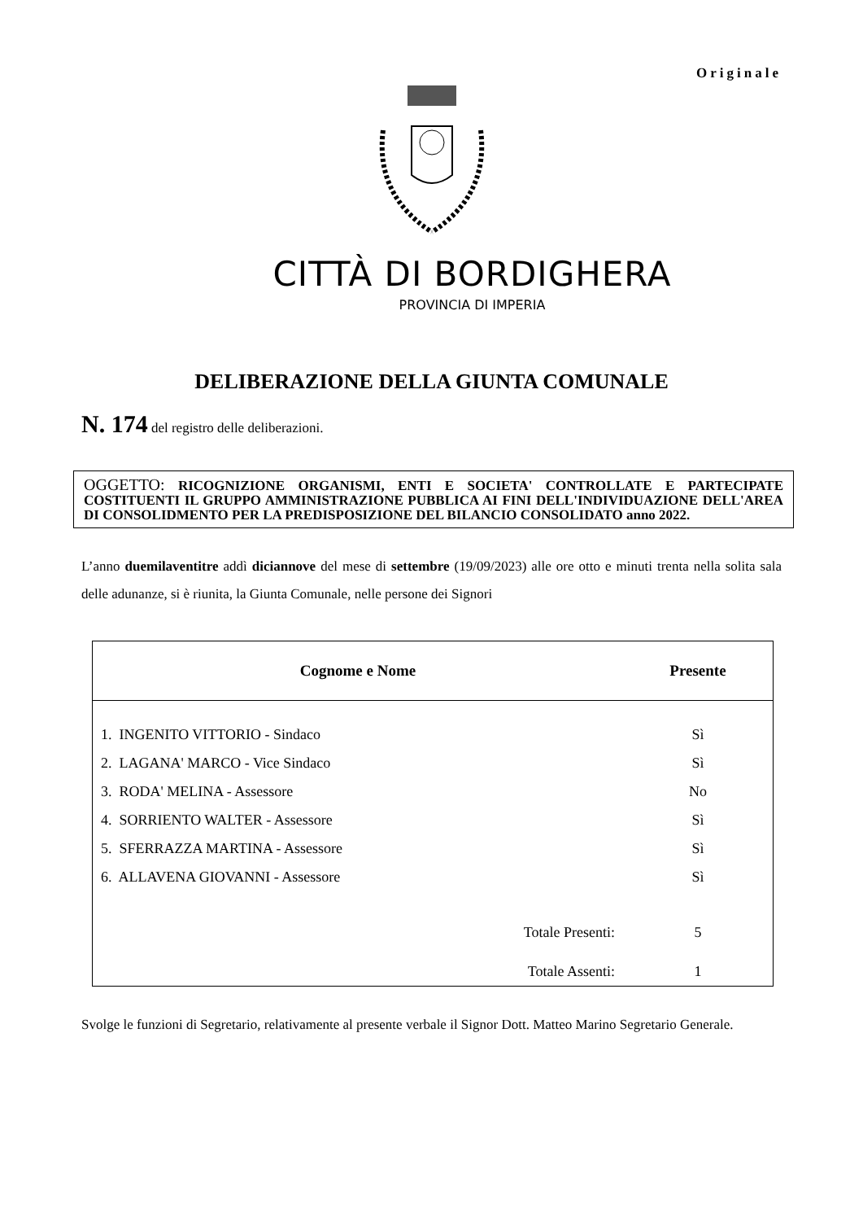Originale
CITTÀ DI BORDIGHERA
PROVINCIA DI IMPERIA
DELIBERAZIONE DELLA GIUNTA COMUNALE
N. 174 del registro delle deliberazioni.
OGGETTO: RICOGNIZIONE ORGANISMI, ENTI E SOCIETA' CONTROLLATE E PARTECIPATE COSTITUENTI IL GRUPPO AMMINISTRAZIONE PUBBLICA AI FINI DELL'INDIVIDUAZIONE DELL'AREA DI CONSOLIDMENTO PER LA PREDISPOSIZIONE DEL BILANCIO CONSOLIDATO anno 2022.
L’anno duemilaventitre addì diciannove del mese di settembre (19/09/2023) alle ore otto e minuti trenta nella solita sala delle adunanze, si è riunita, la Giunta Comunale, nelle persone dei Signori
| Cognome e Nome | | Presente |
| --- | --- | --- |
| 1. INGENITO VITTORIO - Sindaco | | Sì |
| 2. LAGANA' MARCO - Vice Sindaco | | Sì |
| 3. RODA' MELINA - Assessore | | No |
| 4. SORRIENTO WALTER - Assessore | | Sì |
| 5. SFERRAZZA MARTINA - Assessore | | Sì |
| 6. ALLAVENA GIOVANNI - Assessore | | Sì |
| | Totale Presenti: | 5 |
| | Totale Assenti: | 1 |
Svolge le funzioni di Segretario, relativamente al presente verbale il Signor Dott. Matteo Marino Segretario Generale.